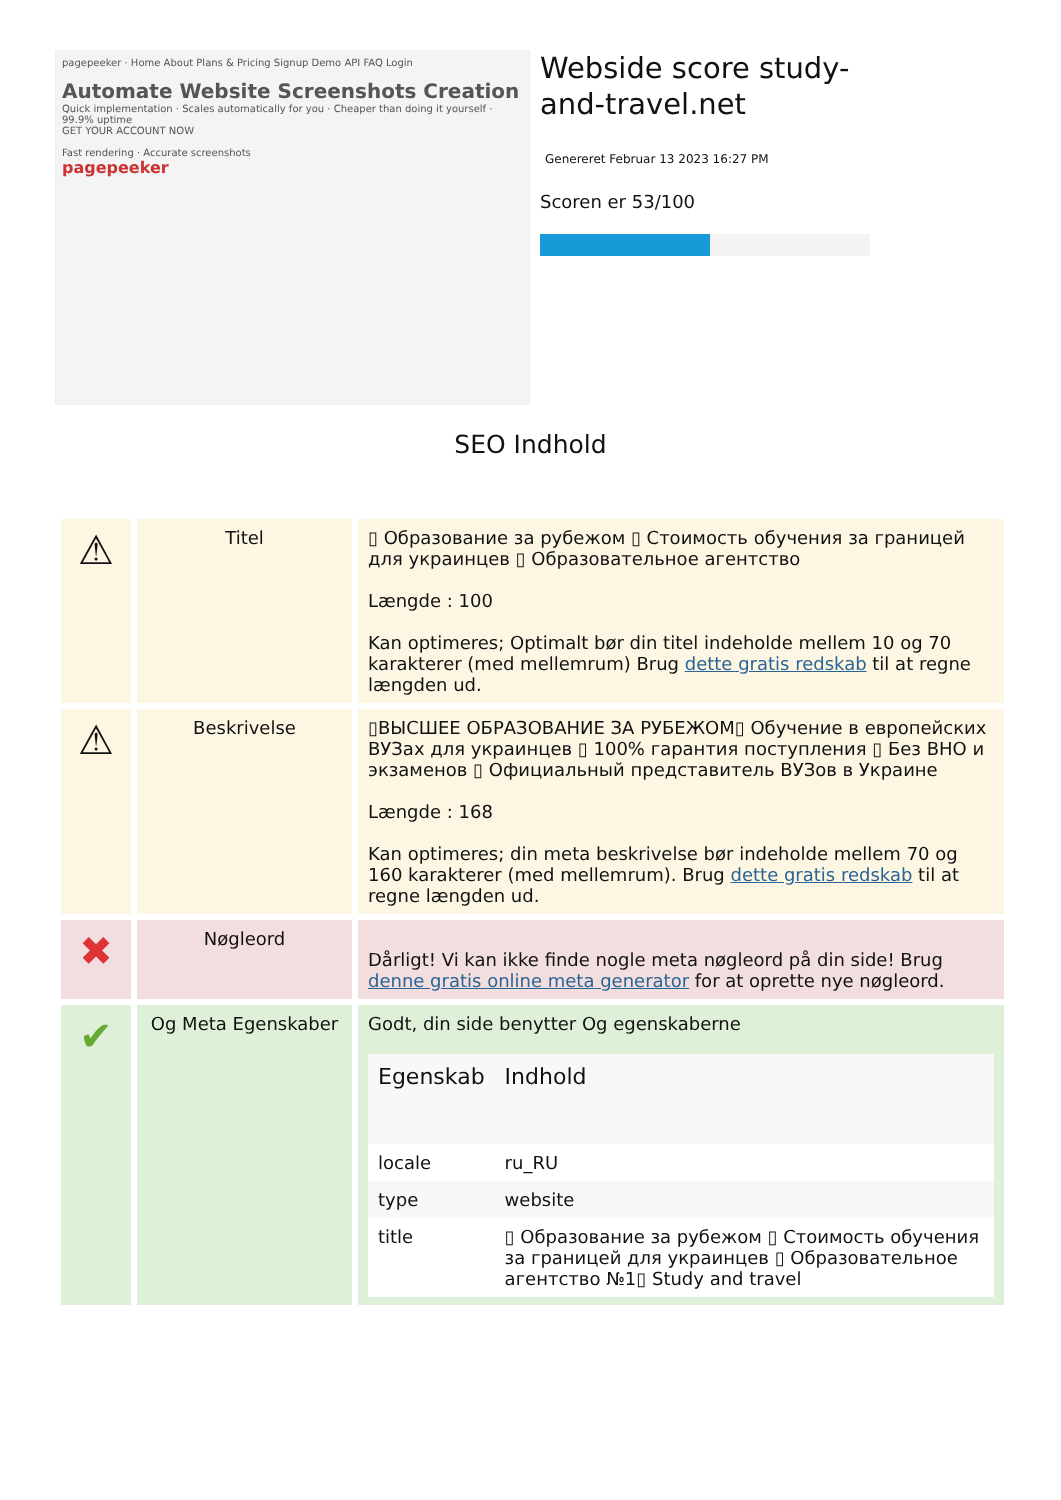pagepeeker · Home About Plans & Pricing Signup Demo API FAQ Login
Automate Website Screenshots Creation
Quick implementation · Scales automatically for you · Cheaper than doing it yourself · 99.9% uptime
GET YOUR ACCOUNT NOW
Fast rendering · Accurate screenshots
pagepeeker
Webside score study-and-travel.net
Genereret Februar 13 2023 16:27 PM
Scoren er 53/100
SEO Indhold
| ⚠ | Titel | ▯ Образование за рубежом ▯ Стоимость обучения за границей для украинцев ▯ Образовательное агентство Længde : 100 Kan optimeres; Optimalt bør din titel indeholde mellem 10 og 70 karakterer (med mellemrum) Brug dette gratis redskab til at regne længden ud. |
| ⚠ | Beskrivelse | ▯ВЫСШЕЕ ОБРАЗОВАНИЕ ЗА РУБЕЖОМ▯ Обучение в европейских ВУЗах для украинцев ▯ 100% гарантия поступления ▯ Без ВНО и экзаменов ▯ Официальный представитель ВУЗов в Украине Længde : 168 Kan optimeres; din meta beskrivelse bør indeholde mellem 70 og 160 karakterer (med mellemrum). Brug dette gratis redskab til at regne længden ud. |
| ✖ | Nøgleord | Dårligt! Vi kan ikke finde nogle meta nøgleord på din side! Brug denne gratis online meta generator for at oprette nye nøgleord. |
| ✔ | Og Meta Egenskaber | Godt, din side benytter Og egenskaberne / Egenskab / Indhold / / --- / --- / / locale / ru_RU / / type / website / / title / ▯ Образование за рубежом ▯ Стоимость обучения за границей для украинцев ▯ Образовательное агентство №1▯ Study and travel / |